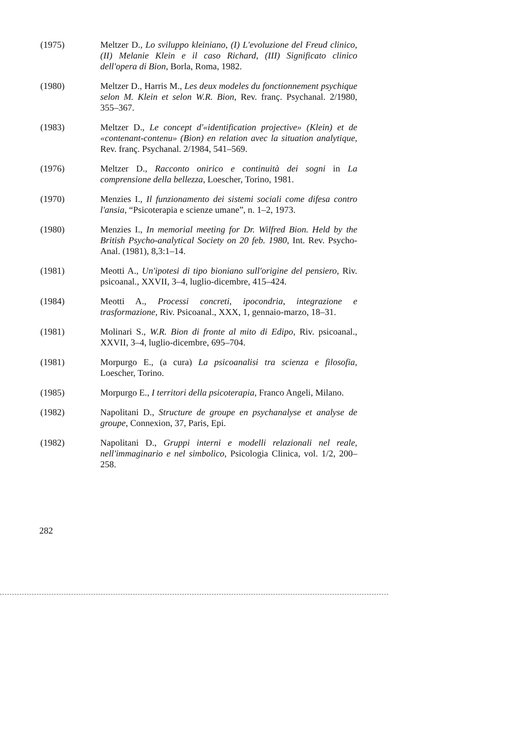(1975) Meltzer D., Lo sviluppo kleiniano, (I) L'evoluzione del Freud clinico, (II) Melanie Klein e il caso Richard, (III) Significato clinico dell'opera di Bion, Borla, Roma, 1982.
(1980) Meltzer D., Harris M., Les deux modeles du fonctionnement psychique selon M. Klein et selon W.R. Bion, Rev. franç. Psychanal. 2/1980, 355–367.
(1983) Meltzer D., Le concept d'«identification projective» (Klein) et de «contenant-contenu» (Bion) en relation avec la situation analytique, Rev. franç. Psychanal. 2/1984, 541–569.
(1976) Meltzer D., Racconto onirico e continuità dei sogni in La comprensione della bellezza, Loescher, Torino, 1981.
(1970) Menzies I., Il funzionamento dei sistemi sociali come difesa contro l'ansia, “Psicoterapia e scienze umane”, n. 1–2, 1973.
(1980) Menzies I., In memorial meeting for Dr. Wilfred Bion. Held by the British Psycho-analytical Society on 20 feb. 1980, Int. Rev. Psycho-Anal. (1981), 8,3:1–14.
(1981) Meotti A., Un'ipotesi di tipo bioniano sull'origine del pensiero, Riv. psicoanal., XXVII, 3–4, luglio-dicembre, 415–424.
(1984) Meotti A., Processi concreti, ipocondria, integrazione e trasformazione, Riv. Psicoanal., XXX, 1, gennaio-marzo, 18–31.
(1981) Molinari S., W.R. Bion di fronte al mito di Edipo, Riv. psicoanal., XXVII, 3–4, luglio-dicembre, 695–704.
(1981) Morpurgo E., (a cura) La psicoanalisi tra scienza e filosofia, Loescher, Torino.
(1985) Morpurgo E., I territori della psicoterapia, Franco Angeli, Milano.
(1982) Napolitani D., Structure de groupe en psychanalyse et analyse de groupe, Connexion, 37, Paris, Epi.
(1982) Napolitani D., Gruppi interni e modelli relazionali nel reale, nell'immaginario e nel simbolico, Psicologia Clinica, vol. 1/2, 200–258.
282